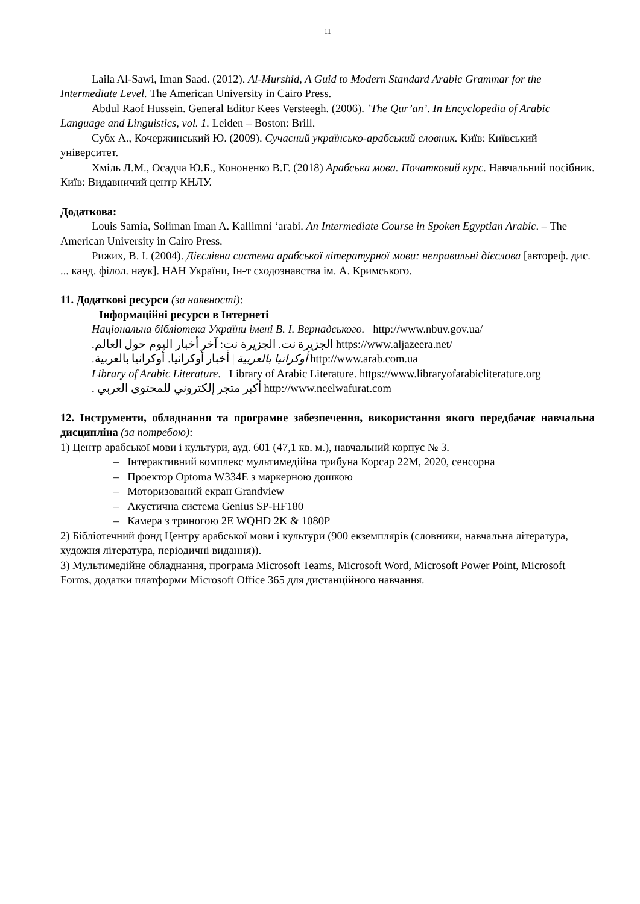11
Laila Al-Sawi, Iman Saad. (2012). Al-Murshid, A Guid to Modern Standard Arabic Grammar for the Intermediate Level. The American University in Cairo Press.
Abdul Raof Hussein. General Editor Kees Versteegh. (2006). ’The Qur’an’. In Encyclopedia of Arabic Language and Linguistics, vol. 1. Leiden – Boston: Brill.
Субх А., Кочержинський Ю. (2009). Сучасний українсько-арабський словник. Київ: Київський університет.
Хміль Л.М., Осадча Ю.Б., Кононенко В.Г. (2018) Арабська мова. Початковий курс. Навчальний посібник. Київ: Видавничий центр КНЛУ.
Додаткова:
Louis Samia, Soliman Iman A. Kallimni ‘arabi. An Intermediate Course in Spoken Egyptian Arabic. – The American University in Cairo Press.
Рижих, В. І. (2004). Дієслівна система арабської літературної мови: неправильні дієслова [автореф. дис. ... канд. філол. наук]. НАН України, Ін-т сходознавства ім. А. Кримського.
11. Додаткові ресурси (за наявності):
Інформаційні ресурси в Інтернеті
Національна бібліотека України імені В. І. Вернадського. http://www.nbuv.gov.ua/
الجزيرة نت. الجزيرة نت: آخر أخبار اليوم حول العالم. https://www.aljazeera.net/
أوكرانيا بالعربية | أخبار أوكرانيا. أوكرانيا بالعربية. http://www.arab.com.ua
Library of Arabic Literature. Library of Arabic Literature. https://www.libraryofarabicliterature.org
أكبر متجر إلكتروني للمحتوى العربي . http://www.neelwafurat.com
12. Інструменти, обладнання та програмне забезпечення, використання якого передбачає навчальна дисципліна (за потребою):
1) Центр арабської мови і культури, ауд. 601 (47,1 кв. м.), навчальний корпус № 3.
– Інтерактивний комплекс мультимедійна трибуна Корсар 22M, 2020, сенсорна
– Проектор Optoma W334E з маркерною дошкою
– Моторизований екран Grandview
– Акустична система Genius SP-HF180
– Камера з триногою 2E WQHD 2K & 1080P
2) Бібліотечний фонд Центру арабської мови і культури (900 екземплярів (словники, навчальна література, художня література, періодичні видання)).
3) Мультимедійне обладнання, програма Microsoft Teams, Microsoft Word, Microsoft Power Point, Microsoft Forms, додатки платформи Microsoft Office 365 для дистанційного навчання.